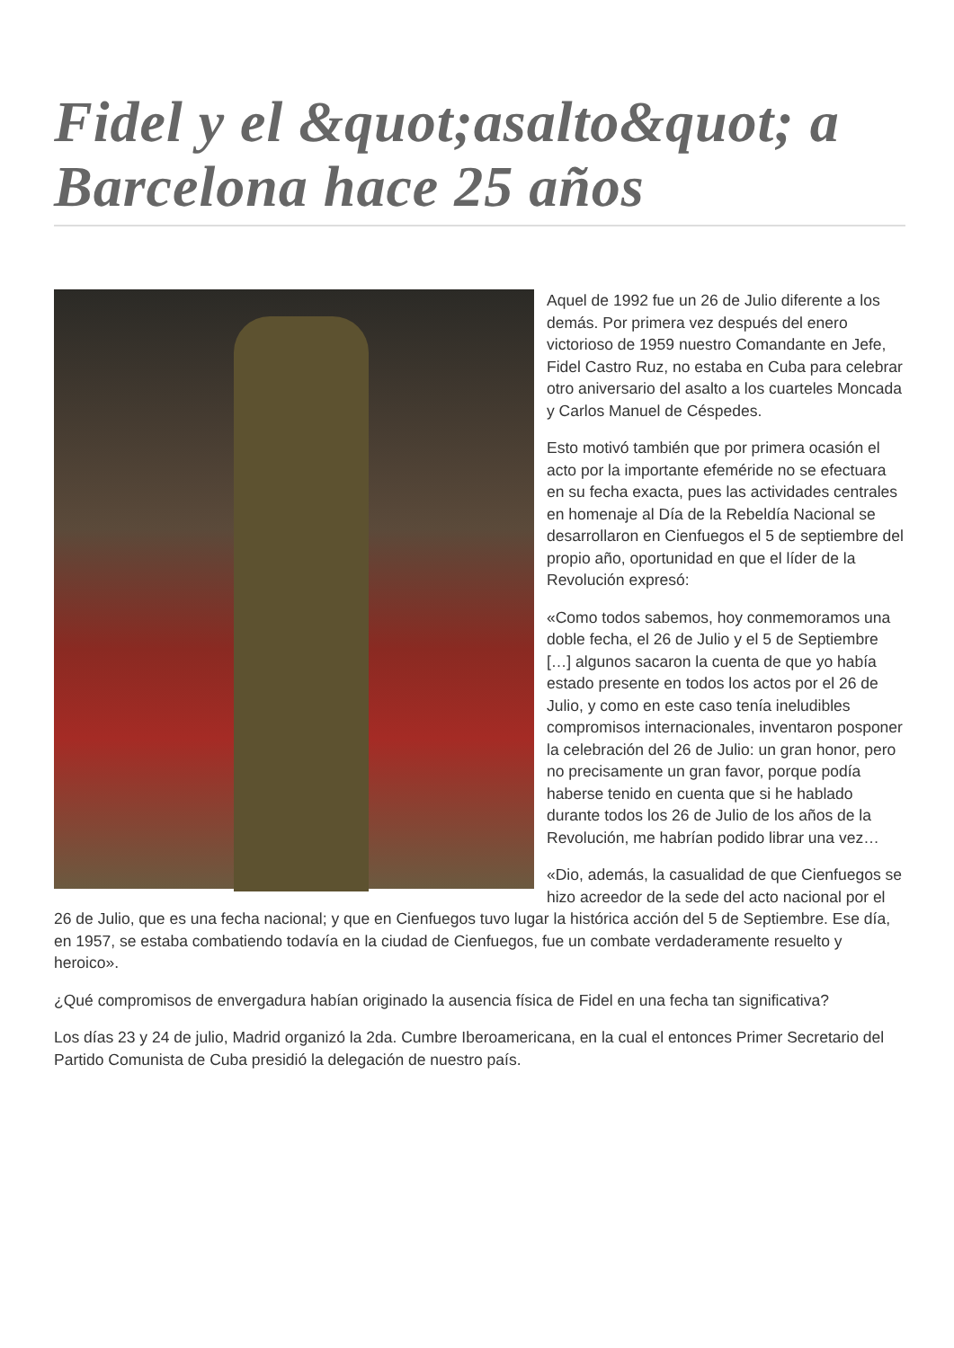Fidel y el &quot;asalto&quot; a Barcelona hace 25 años
Aquel de 1992 fue un 26 de Julio diferente a los demás. Por primera vez después del enero victorioso de 1959 nuestro Comandante en Jefe, Fidel Castro Ruz, no estaba en Cuba para celebrar otro aniversario del asalto a los cuarteles Moncada y Carlos Manuel de Céspedes.
Esto motivó también que por primera ocasión el acto por la importante efeméride no se efectuara en su fecha exacta, pues las actividades centrales en homenaje al Día de la Rebeldía Nacional se desarrollaron en Cienfuegos el 5 de septiembre del propio año, oportunidad en que el líder de la Revolución expresó:
«Como todos sabemos, hoy conmemoramos una doble fecha, el 26 de Julio y el 5 de Septiembre […] algunos sacaron la cuenta de que yo había estado presente en todos los actos por el 26 de Julio, y como en este caso tenía ineludibles compromisos internacionales, inventaron posponer la celebración del 26 de Julio: un gran honor, pero no precisamente un gran favor, porque podía haberse tenido en cuenta que si he hablado durante todos los 26 de Julio de los años de la Revolución, me habrían podido librar una vez…
«Dio, además, la casualidad de que Cienfuegos se hizo acreedor de la sede del acto nacional por el 26 de Julio, que es una fecha nacional; y que en Cienfuegos tuvo lugar la histórica acción del 5 de Septiembre. Ese día, en 1957, se estaba combatiendo todavía en la ciudad de Cienfuegos, fue un combate verdaderamente resuelto y heroico».
¿Qué compromisos de envergadura habían originado la ausencia física de Fidel en una fecha tan significativa?
Los días 23 y 24 de julio, Madrid organizó la 2da. Cumbre Iberoamericana, en la cual el entonces Primer Secretario del Partido Comunista de Cuba presidió la delegación de nuestro país.